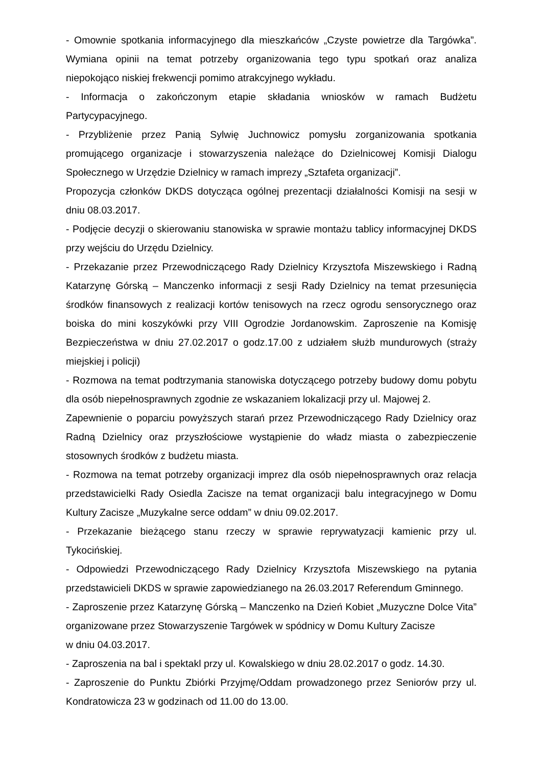- Omownie spotkania informacyjnego dla mieszkańców „Czyste powietrze dla Targówka”. Wymiana opinii na temat potrzeby organizowania tego typu spotkań oraz analiza niepokojąco niskiej frekwencji pomimo atrakcyjnego wykładu.
- Informacja o zakończonym etapie składania wniosków w ramach Budżetu Partycypacyjnego.
- Przybliżenie przez Panią Sylwię Juchnowicz pomysłu zorganizowania spotkania promującego organizacje i stowarzyszenia należące do Dzielnicowej Komisji Dialogu Społecznego w Urzędzie Dzielnicy w ramach imprezy „Sztafeta organizacji”.
Propozycja członków DKDS dotycząca ogólnej prezentacji działalności Komisji na sesji w dniu 08.03.2017.
- Podjęcie decyzji o skierowaniu stanowiska w sprawie montażu tablicy informacyjnej DKDS przy wejściu do Urzędu Dzielnicy.
- Przekazanie przez Przewodniczącego Rady Dzielnicy Krzysztofa Miszewskiego i Radną Katarzynę Górską – Manczenko informacji z sesji Rady Dzielnicy na temat przesunięcia środków finansowych z realizacji kortów tenisowych na rzecz ogrodu sensorycznego oraz boiska do mini koszykówki przy VIII Ogrodzie Jordanowskim. Zaproszenie na Komisję Bezpieczeństwa w dniu 27.02.2017 o godz.17.00 z udziałem służb mundurowych (straży miejskiej i policji)
- Rozmowa na temat podtrzymania stanowiska dotyczącego potrzeby budowy domu pobytu dla osób niepełnosprawnych zgodnie ze wskazaniem lokalizacji przy ul. Majowej 2.
Zapewnienie o poparciu powyższych starań przez Przewodniczącego Rady Dzielnicy oraz Radną Dzielnicy oraz przyszłościowe wystąpienie do władz miasta o zabezpieczenie stosownych środków z budżetu miasta.
- Rozmowa na temat potrzeby organizacji imprez dla osób niepełnosprawnych oraz relacja przedstawicielki Rady Osiedla Zacisze na temat organizacji balu integracyjnego w Domu Kultury Zacisze „Muzykalne serce oddam” w dniu 09.02.2017.
- Przekazanie bieżącego stanu rzeczy w sprawie reprywatyzacji kamienic przy ul. Tykocińskiej.
- Odpowiedzi Przewodniczącego Rady Dzielnicy Krzysztofa Miszewskiego na pytania przedstawicieli DKDS w sprawie zapowiedzianego na 26.03.2017 Referendum Gminnego.
- Zaproszenie przez Katarzynę Górską – Manczenko na Dzień Kobiet „Muzyczne Dolce Vita” organizowane przez Stowarzyszenie Targówek w spódnicy w Domu Kultury Zacisze
w dniu 04.03.2017.
- Zaproszenia na bal i spektakl przy ul. Kowalskiego w dniu 28.02.2017 o godz. 14.30.
- Zaproszenie do Punktu Zbiórki Przyjmę/Oddam prowadzonego przez Seniorów przy ul. Kondratowicza 23 w godzinach od 11.00 do 13.00.